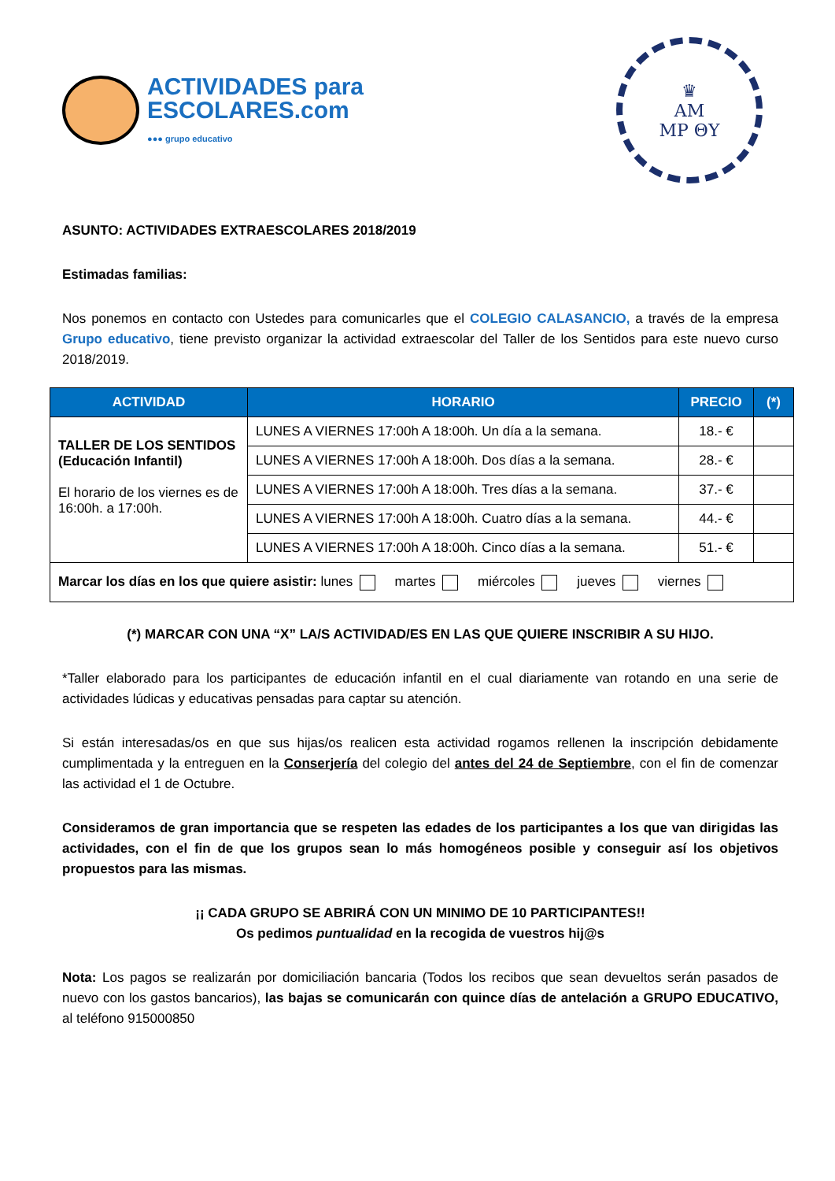ACTIVIDADES para
ESCOLARES.com
●●● grupo educativo
♛
AM
MP ΘY
ASUNTO: ACTIVIDADES EXTRAESCOLARES 2018/2019
Estimadas familias:
Nos ponemos en contacto con Ustedes para comunicarles que el COLEGIO CALASANCIO, a través de la empresa Grupo educativo, tiene previsto organizar la actividad extraescolar del Taller de los Sentidos para este nuevo curso 2018/2019.
| ACTIVIDAD | HORARIO | PRECIO | (*) |
| --- | --- | --- | --- |
| TALLER DE LOS SENTIDOS (Educación Infantil) El horario de los viernes es de 16:00h. a 17:00h. | LUNES A VIERNES 17:00h A 18:00h. Un día a la semana. | 18.- € | |
| | LUNES A VIERNES 17:00h A 18:00h. Dos días a la semana. | 28.- € | |
| | LUNES A VIERNES 17:00h A 18:00h. Tres días a la semana. | 37.- € | |
| | LUNES A VIERNES 17:00h A 18:00h. Cuatro días a la semana. | 44.- € | |
| | LUNES A VIERNES 17:00h A 18:00h. Cinco días a la semana. | 51.- € | |
| Marcar los días en los que quiere asistir: lunes martes miércoles jueves viernes | | | |
(*) MARCAR CON UNA “X” LA/S ACTIVIDAD/ES EN LAS QUE QUIERE INSCRIBIR A SU HIJO.
*Taller elaborado para los participantes de educación infantil en el cual diariamente van rotando en una serie de actividades lúdicas y educativas pensadas para captar su atención.
Si están interesadas/os en que sus hijas/os realicen esta actividad rogamos rellenen la inscripción debidamente cumplimentada y la entreguen en la Conserjería del colegio del antes del 24 de Septiembre, con el fin de comenzar las actividad el 1 de Octubre.
Consideramos de gran importancia que se respeten las edades de los participantes a los que van dirigidas las actividades, con el fin de que los grupos sean lo más homogéneos posible y conseguir así los objetivos propuestos para las mismas.
¡¡ CADA GRUPO SE ABRIRÁ CON UN MINIMO DE 10 PARTICIPANTES!!
Os pedimos puntualidad en la recogida de vuestros hij@s
Nota: Los pagos se realizarán por domiciliación bancaria (Todos los recibos que sean devueltos serán pasados de nuevo con los gastos bancarios), las bajas se comunicarán con quince días de antelación a GRUPO EDUCATIVO, al teléfono 915000850